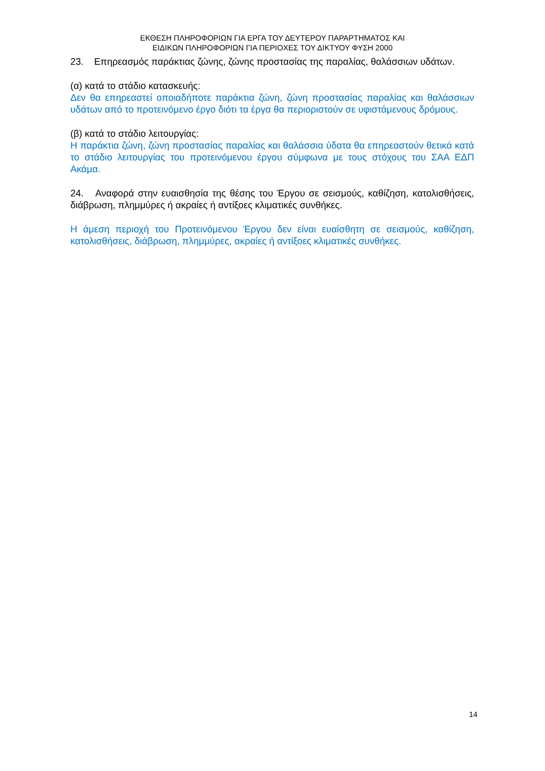ΕΚΘΕΣΗ ΠΛΗΡΟΦΟΡΙΩΝ ΓΙΑ ΕΡΓΑ ΤΟΥ ΔΕΥΤΕΡΟΥ ΠΑΡΑΡΤΗΜΑΤΟΣ ΚΑΙ
ΕΙΔΙΚΩΝ ΠΛΗΡΟΦΟΡΙΩΝ ΓΙΑ ΠΕΡΙΟΧΕΣ ΤΟΥ ΔΙΚΤΥΟΥ ΦΥΣΗ 2000
23. Επηρεασμός παράκτιας ζώνης, ζώνης προστασίας της παραλίας, θαλάσσιων υδάτων.
(α) κατά το στάδιο κατασκευής:
Δεν θα επηρεαστεί οποιαδήποτε παράκτια ζώνη, ζώνη προστασίας παραλίας και θαλάσσιων υδάτων από το προτεινόμενο έργο διότι τα έργα θα περιοριστούν σε υφιστάμενους δρόμους.
(β) κατά το στάδιο λειτουργίας:
Η παράκτια ζώνη, ζώνη προστασίας παραλίας και θαλάσσια ύδατα θα επηρεαστούν θετικά κατά το στάδιο λειτουργίας του προτεινόμενου έργου σύμφωνα με τους στόχους του ΣΑΑ ΕΔΠ Ακάμα.
24. Αναφορά στην ευαισθησία της θέσης του Έργου σε σεισμούς, καθίζηση, κατολισθήσεις, διάβρωση, πλημμύρες ή ακραίες ή αντίξοες κλιματικές συνθήκες.
Η άμεση περιοχή του Προτεινόμενου Έργου δεν είναι ευαίσθητη σε σεισμούς, καθίζηση, κατολισθήσεις, διάβρωση, πλημμύρες, ακραίες ή αντίξοες κλιματικές συνθήκες.
14